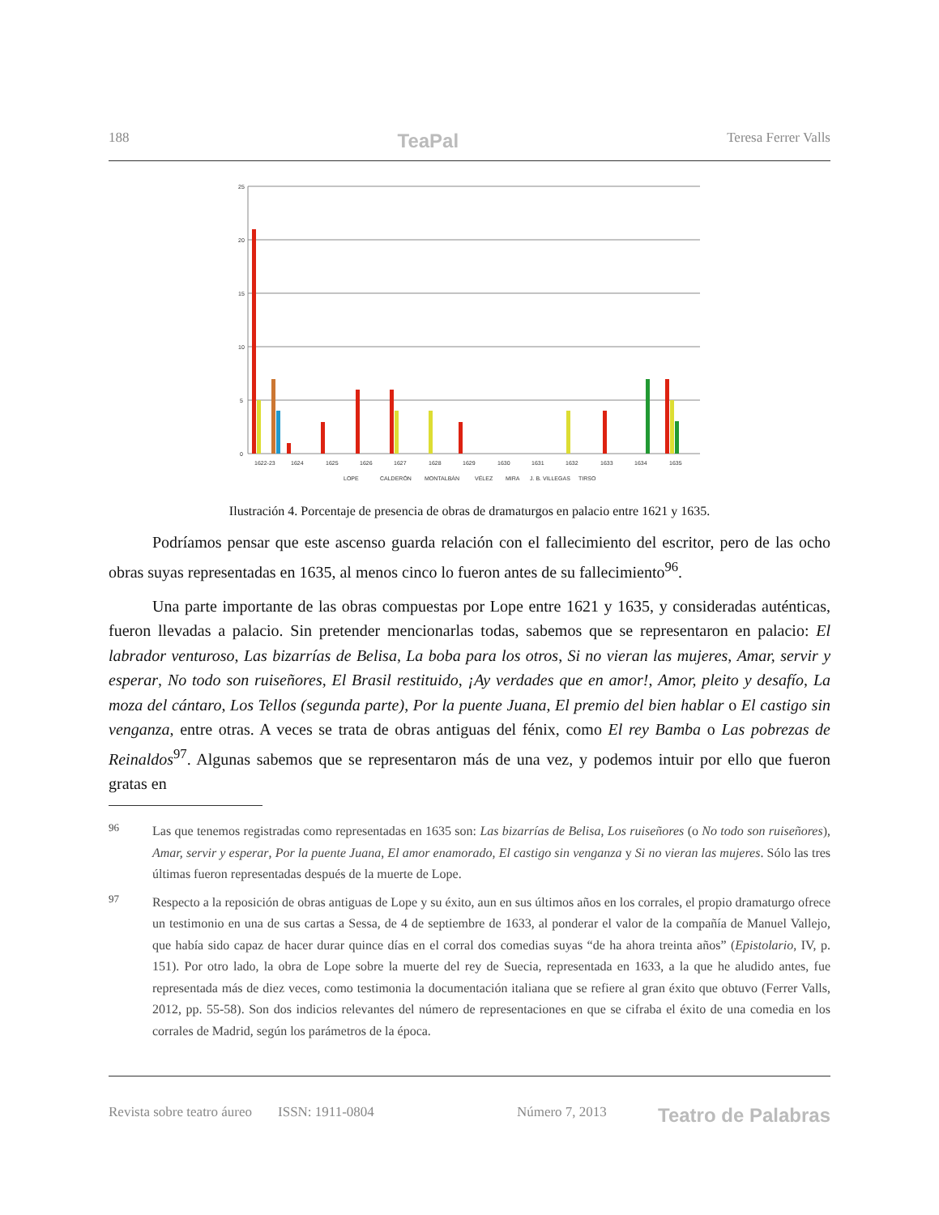188 TeaPal Teresa Ferrer Valls
25
20
15
10
5
0
1622-23
1624
1625
1626
1627
1628
1629
1630
1631
1632
1633
1634
1635
LOPE
CALDERÓN
MONTALBÁN
VÉLEZ
MIRA
J. B. VILLEGAS
TIRSO
Ilustración 4. Porcentaje de presencia de obras de dramaturgos en palacio entre 1621 y 1635.
Podríamos pensar que este ascenso guarda relación con el fallecimiento del escritor, pero de las ocho obras suyas representadas en 1635, al menos cinco lo fueron antes de su fallecimiento<sup>96</sup>.
Una parte importante de las obras compuestas por Lope entre 1621 y 1635, y consideradas auténticas, fueron llevadas a palacio. Sin pretender mencionarlas todas, sabemos que se representaron en palacio: El labrador venturoso, Las bizarrías de Belisa, La boba para los otros, Si no vieran las mujeres, Amar, servir y esperar, No todo son ruiseñores, El Brasil restituido, ¡Ay verdades que en amor!, Amor, pleito y desafío, La moza del cántaro, Los Tellos (segunda parte), Por la puente Juana, El premio del bien hablar o El castigo sin venganza, entre otras. A veces se trata de obras antiguas del fénix, como El rey Bamba o Las pobrezas de Reinaldos<sup>97</sup>. Algunas sabemos que se representaron más de una vez, y podemos intuir por ello que fueron gratas en
96 Las que tenemos registradas como representadas en 1635 son: Las bizarrías de Belisa, Los ruiseñores (o No todo son ruiseñores), Amar, servir y esperar, Por la puente Juana, El amor enamorado, El castigo sin venganza y Si no vieran las mujeres. Sólo las tres últimas fueron representadas después de la muerte de Lope.
97 Respecto a la reposición de obras antiguas de Lope y su éxito, aun en sus últimos años en los corrales, el propio dramaturgo ofrece un testimonio en una de sus cartas a Sessa, de 4 de septiembre de 1633, al ponderar el valor de la compañía de Manuel Vallejo, que había sido capaz de hacer durar quince días en el corral dos comedias suyas “de ha ahora treinta años” (Epistolario, IV, p. 151). Por otro lado, la obra de Lope sobre la muerte del rey de Suecia, representada en 1633, a la que he aludido antes, fue representada más de diez veces, como testimonia la documentación italiana que se refiere al gran éxito que obtuvo (Ferrer Valls, 2012, pp. 55-58). Son dos indicios relevantes del número de representaciones en que se cifraba el éxito de una comedia en los corrales de Madrid, según los parámetros de la época.
Revista sobre teatro áureo ISSN: 1911-0804 Número 7, 2013 Teatro de Palabras